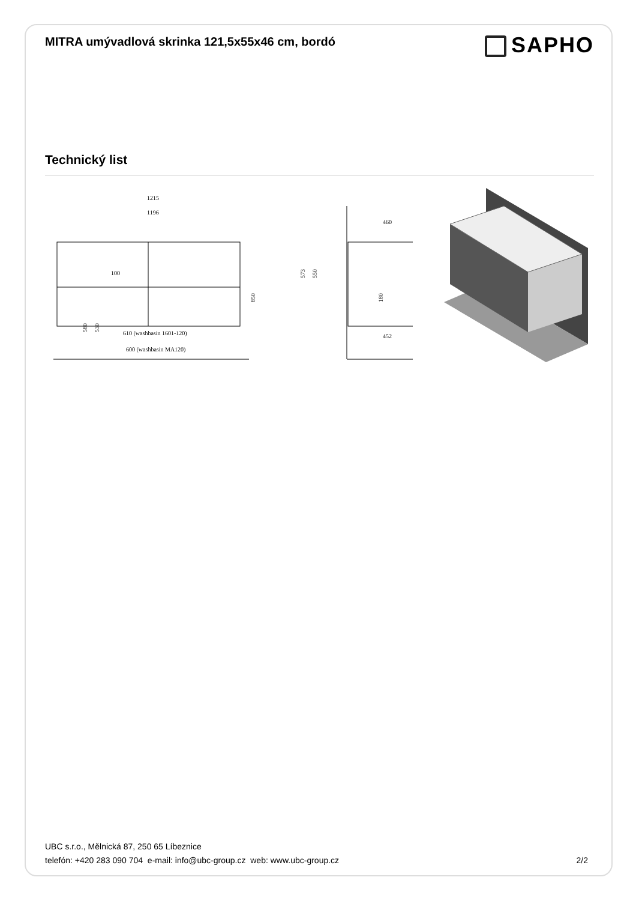MITRA umývadlová skrinka 121,5x55x46 cm, bordó
SAPHO
Technický list
1215
1196
100
850
580
530
610 (washbasin 1601-120)
600 (washbasin MA120)
460
452
573
550
180
UBC s.r.o., Mělnická 87, 250 65 Líbeznice
telefón: +420 283 090 704 e-mail: info@ubc-group.cz web: www.ubc-group.cz 2/2